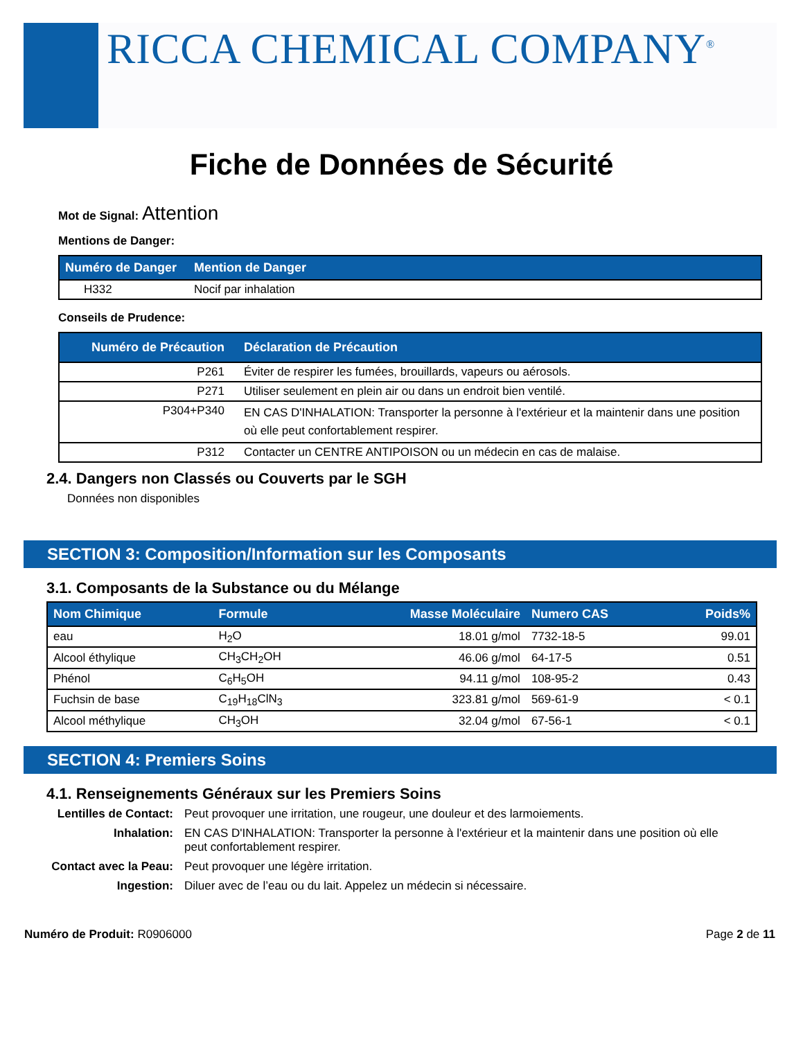RICCA CHEMICAL COMPANY<sup>®</sup>
Fiche de Données de Sécurité
Mot de Signal: Attention
Mentions de Danger:
| Numéro de Danger | Mention de Danger |
| --- | --- |
| H332 | Nocif par inhalation |
Conseils de Prudence:
| Numéro de Précaution | Déclaration de Précaution |
| --- | --- |
| P261 | Éviter de respirer les fumées, brouillards, vapeurs ou aérosols. |
| P271 | Utiliser seulement en plein air ou dans un endroit bien ventilé. |
| P304+P340 | EN CAS D'INHALATION: Transporter la personne à l'extérieur et la maintenir dans une position où elle peut confortablement respirer. |
| P312 | Contacter un CENTRE ANTIPOISON ou un médecin en cas de malaise. |
2.4. Dangers non Classés ou Couverts par le SGH
Données non disponibles
SECTION 3: Composition/Information sur les Composants
3.1. Composants de la Substance ou du Mélange
| Nom Chimique | Formule | Masse Moléculaire | Numero CAS | Poids% |
| --- | --- | --- | --- | --- |
| eau | H<sub>2</sub>O | 18.01 g/mol | 7732-18-5 | 99.01 |
| Alcool éthylique | CH<sub>3</sub>CH<sub>2</sub>OH | 46.06 g/mol | 64-17-5 | 0.51 |
| Phénol | C<sub>6</sub>H<sub>5</sub>OH | 94.11 g/mol | 108-95-2 | 0.43 |
| Fuchsin de base | C<sub>19</sub>H<sub>18</sub>ClN<sub>3</sub> | 323.81 g/mol | 569-61-9 | < 0.1 |
| Alcool méthylique | CH<sub>3</sub>OH | 32.04 g/mol | 67-56-1 | < 0.1 |
SECTION 4: Premiers Soins
4.1. Renseignements Généraux sur les Premiers Soins
Lentilles de Contact: Peut provoquer une irritation, une rougeur, une douleur et des larmoiements. Inhalation: EN CAS D'INHALATION: Transporter la personne à l'extérieur et la maintenir dans une position où elle peut confortablement respirer. Contact avec la Peau: Peut provoquer une légère irritation. Ingestion: Diluer avec de l’eau ou du lait. Appelez un médecin si nécessaire.
Numéro de Produit: R0906000 Page 2 de 11